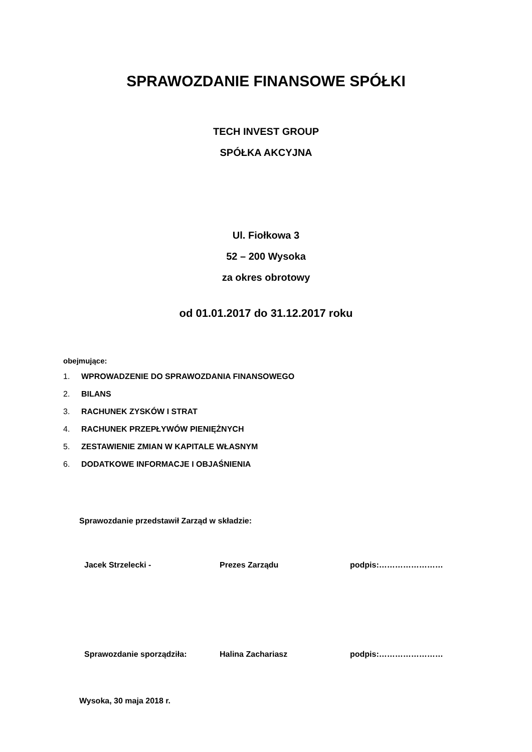SPRAWOZDANIE FINANSOWE SPÓŁKI
TECH INVEST GROUP
SPÓŁKA AKCYJNA
Ul. Fiołkowa 3
52 – 200 Wysoka
za okres obrotowy
od 01.01.2017 do 31.12.2017 roku
obejmujące:
1. WPROWADZENIE DO SPRAWOZDANIA FINANSOWEGO
2. BILANS
3. RACHUNEK ZYSKÓW I STRAT
4. RACHUNEK PRZEPŁYWÓW PIENIĘŻNYCH
5. ZESTAWIENIE ZMIAN W KAPITALE WŁASNYM
6. DODATKOWE INFORMACJE I OBJAŚNIENIA
Sprawozdanie przedstawił Zarząd w składzie:
Jacek Strzelecki - Prezes Zarządu podpis:……………………
Sprawozdanie sporządziła: Halina Zachariasz podpis:……………………
Wysoka, 30 maja 2018 r.